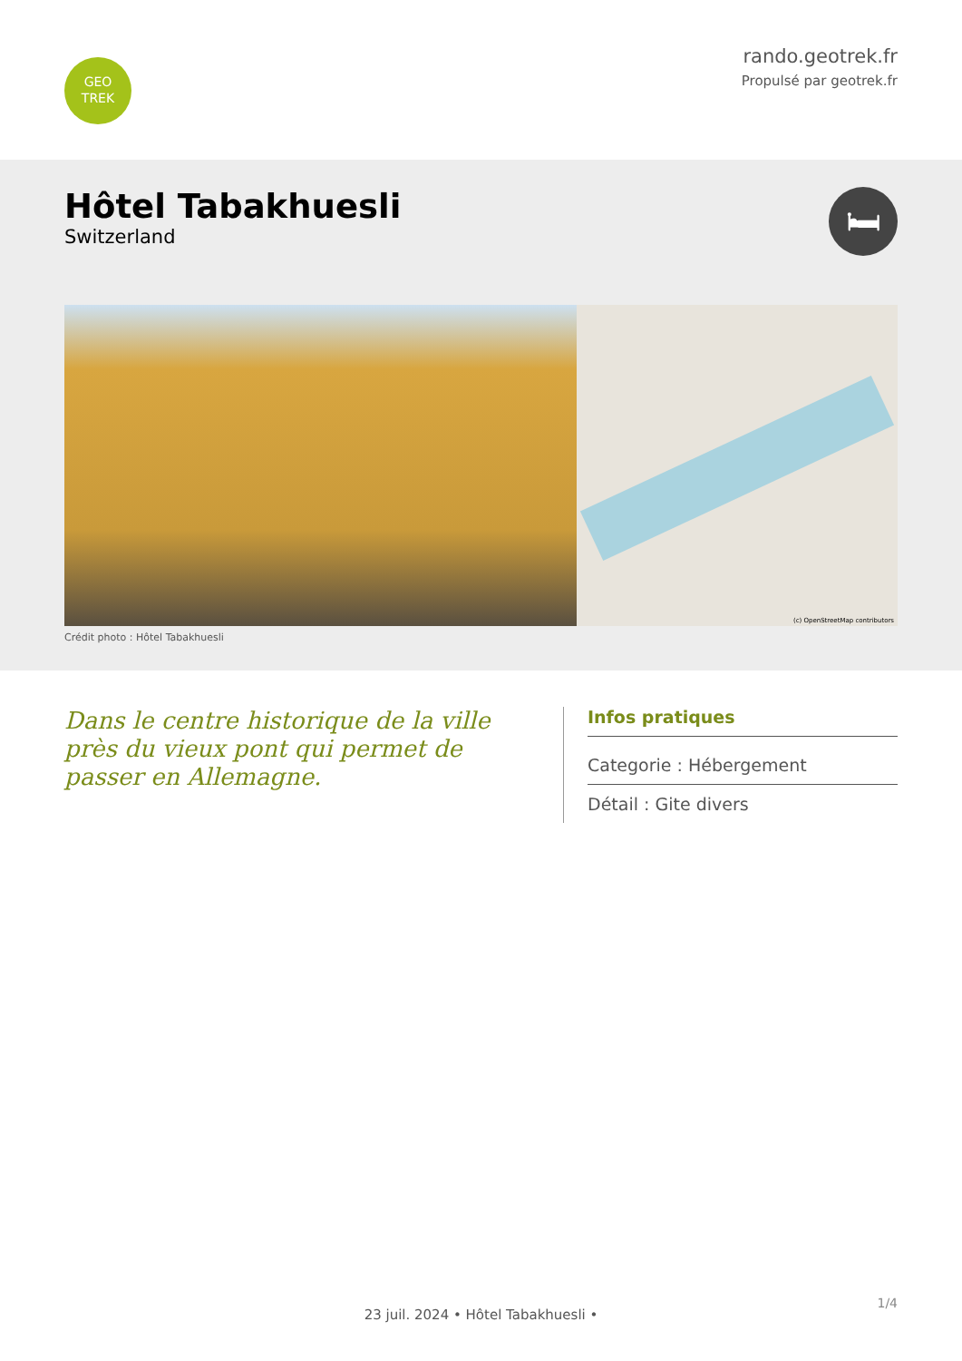GEO
TREK
rando.geotrek.fr
Propulsé par geotrek.fr
Hôtel Tabakhuesli
Switzerland
🛏
(c) OpenStreetMap contributors
Crédit photo : Hôtel Tabakhuesli
Dans le centre historique de la ville près du vieux pont qui permet de passer en Allemagne.
Infos pratiques
Categorie : Hébergement
Détail : Gite divers
1/4
23 juil. 2024 • Hôtel Tabakhuesli •